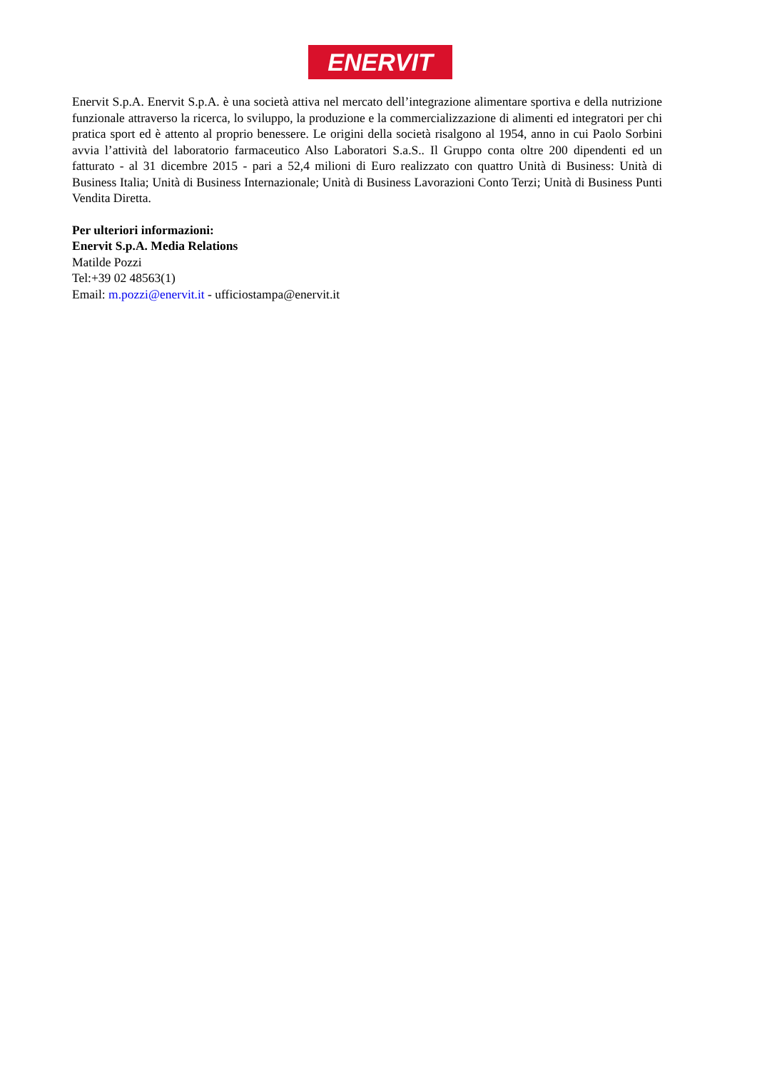ENERVIT
Enervit S.p.A. Enervit S.p.A. è una società attiva nel mercato dell’integrazione alimentare sportiva e della nutrizione funzionale attraverso la ricerca, lo sviluppo, la produzione e la commercializzazione di alimenti ed integratori per chi pratica sport ed è attento al proprio benessere. Le origini della società risalgono al 1954, anno in cui Paolo Sorbini avvia l’attività del laboratorio farmaceutico Also Laboratori S.a.S.. Il Gruppo conta oltre 200 dipendenti ed un fatturato - al 31 dicembre 2015 - pari a 52,4 milioni di Euro realizzato con quattro Unità di Business: Unità di Business Italia; Unità di Business Internazionale; Unità di Business Lavorazioni Conto Terzi; Unità di Business Punti Vendita Diretta.
Per ulteriori informazioni:
Enervit S.p.A. Media Relations
Matilde Pozzi
Tel:+39 02 48563(1)
Email: m.pozzi@enervit.it - ufficiostampa@enervit.it